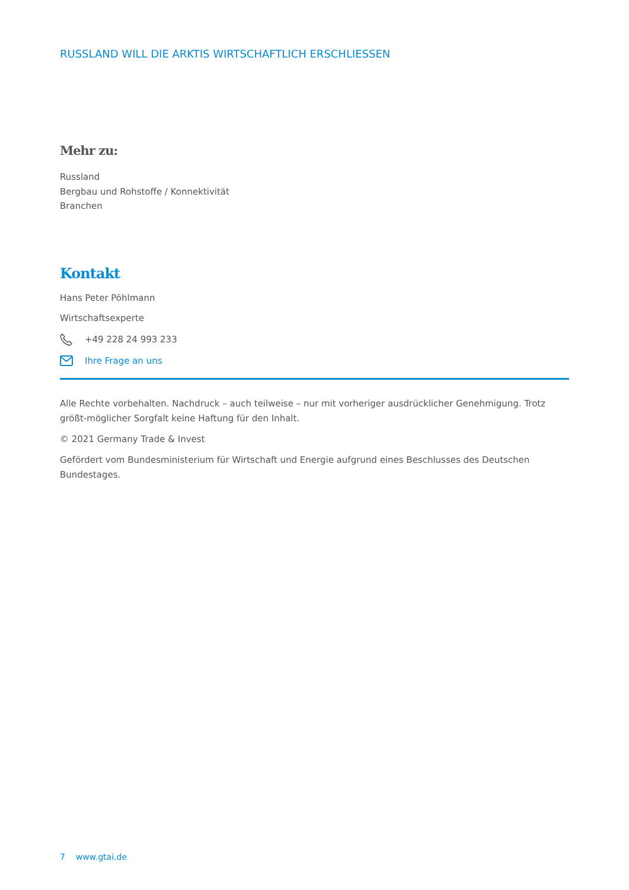RUSSLAND WILL DIE ARKTIS WIRTSCHAFTLICH ERSCHLIESSEN
Mehr zu:
Russland
Bergbau und Rohstoffe / Konnektivität
Branchen
Kontakt
Hans Peter Pöhlmann
Wirtschaftsexperte
+49 228 24 993 233
Ihre Frage an uns
Alle Rechte vorbehalten. Nachdruck – auch teilweise – nur mit vorheriger ausdrücklicher Genehmigung. Trotz größt-möglicher Sorgfalt keine Haftung für den Inhalt.
© 2021 Germany Trade & Invest
Gefördert vom Bundesministerium für Wirtschaft und Energie aufgrund eines Beschlusses des Deutschen Bundestages.
7 www.gtai.de